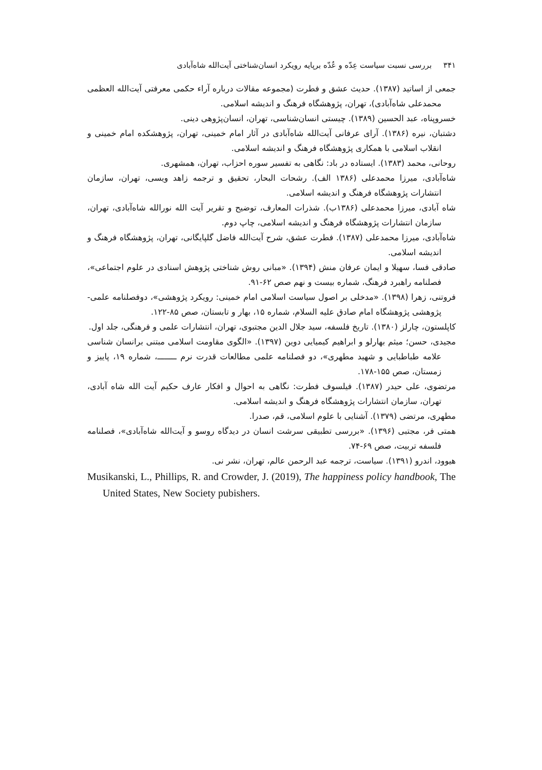۳۴۱ بررسی نسبت سیاست عِدّه و عُدّه برپایه رویکرد انسان‌شناختی آیت‌الله شاه‌آبادی
جمعی از اساتید (۱۳۸۷). حدیث عشق و فطرت (مجموعه مقالات درباره آراء حکمی معرفتی آیت‌الله العظمی محمدعلی شاه‌آبادی)، تهران، پژوهشگاه فرهنگ و اندیشه اسلامی.
خسروپناه، عبد الحسین (۱۳۸۹). چیستی انسان‌شناسی، تهران، انسان‌پژوهی دینی.
دشتبان، نیره (۱۳۸۶). آرای عرفانی آیت‌الله شاه‌آبادی در آثار امام خمینی، تهران، پژوهشکده امام خمینی و انقلاب اسلامی با همکاری پژوهشگاه فرهنگ و اندیشه اسلامی.
روحانی، محمد (۱۳۸۳). ایستاده در باد: نگاهی به تفسیر سوره احزاب، تهران، همشهری.
شاه‌آبادی، میرزا محمدعلی (۱۳۸۶ الف). رشحات البحار، تحقیق و ترجمه زاهد ویسی، تهران، سازمان انتشارات پژوهشگاه فرهنگ و اندیشه اسلامی.
شاه آبادی، میرزا محمدعلی (۱۳۸۶ب). شذرات المعارف، توضیح و تقریر آیت الله نورالله شاه‌آبادی، تهران، سازمان انتشارات پژوهشگاه فرهنگ و اندیشه اسلامی، چاپ دوم.
شاه‌آبادی، میرزا محمدعلی (۱۳۸۷). فطرت عشق، شرح آیت‌الله فاضل گلپایگانی، تهران، پژوهشگاه فرهنگ و اندیشه اسلامی.
صادقی فسا، سهیلا و ایمان عرفان منش (۱۳۹۴). «مبانی روش شناختی پژوهش اسنادی در علوم اجتماعی»، فصلنامه راهبرد فرهنگ، شماره بیست و نهم صص ۶۲-۹۱.
فروتنی، زهرا (۱۳۹۸). «مدخلی بر اصول سیاست اسلامی امام خمینی: رویکرد پژوهشی»، دوفصلنامه علمی-پژوهشی پژوهشگاه امام صادق علیه السلام، شماره ۱۵، بهار و تابستان، صص ۸۵-۱۲۲.
کاپلستون، چارلز (۱۳۸۰). تاریخ فلسفه، سید جلال الدین مجتبوی، تهران، انتشارات علمی و فرهنگی، جلد اول.
مجیدی، حسن؛ میثم بهارلو و ابراهیم کیمیایی دوین (۱۳۹۷). «الگوی مقاومت اسلامی مبتنی برانسان شناسی علامه طباطبایی و شهید مطهری»، دو فصلنامه علمی مطالعات قدرت نرم ــــــــ، شماره ۱۹، پاییز و زمستان، صص ۱۵۵-۱۷۸.
مرتضوی، علی حیدر (۱۳۸۷). فیلسوف فطرت: نگاهی به احوال و افکار عارف حکیم آیت الله شاه آبادی، تهران، سازمان انتشارات پژوهشگاه فرهنگ و اندیشه اسلامی.
مطهری، مرتضی (۱۳۷۹). آشنایی با علوم اسلامی، قم، صدرا.
همتی فر، مجتبی (۱۳۹۶). «بررسی تطبیقی سرشت انسان در دیدگاه روسو و آیت‌الله شاه‌آبادی»، فصلنامه فلسفه تربیت، صص ۶۹-۷۴.
هیوود، اندرو (۱۳۹۱). سیاست، ترجمه عبد الرحمن عالم، تهران، نشر نی.
Musikanski, L., Phillips, R. and Crowder, J. (2019), The happiness policy handbook, The United States, New Society pubishers.